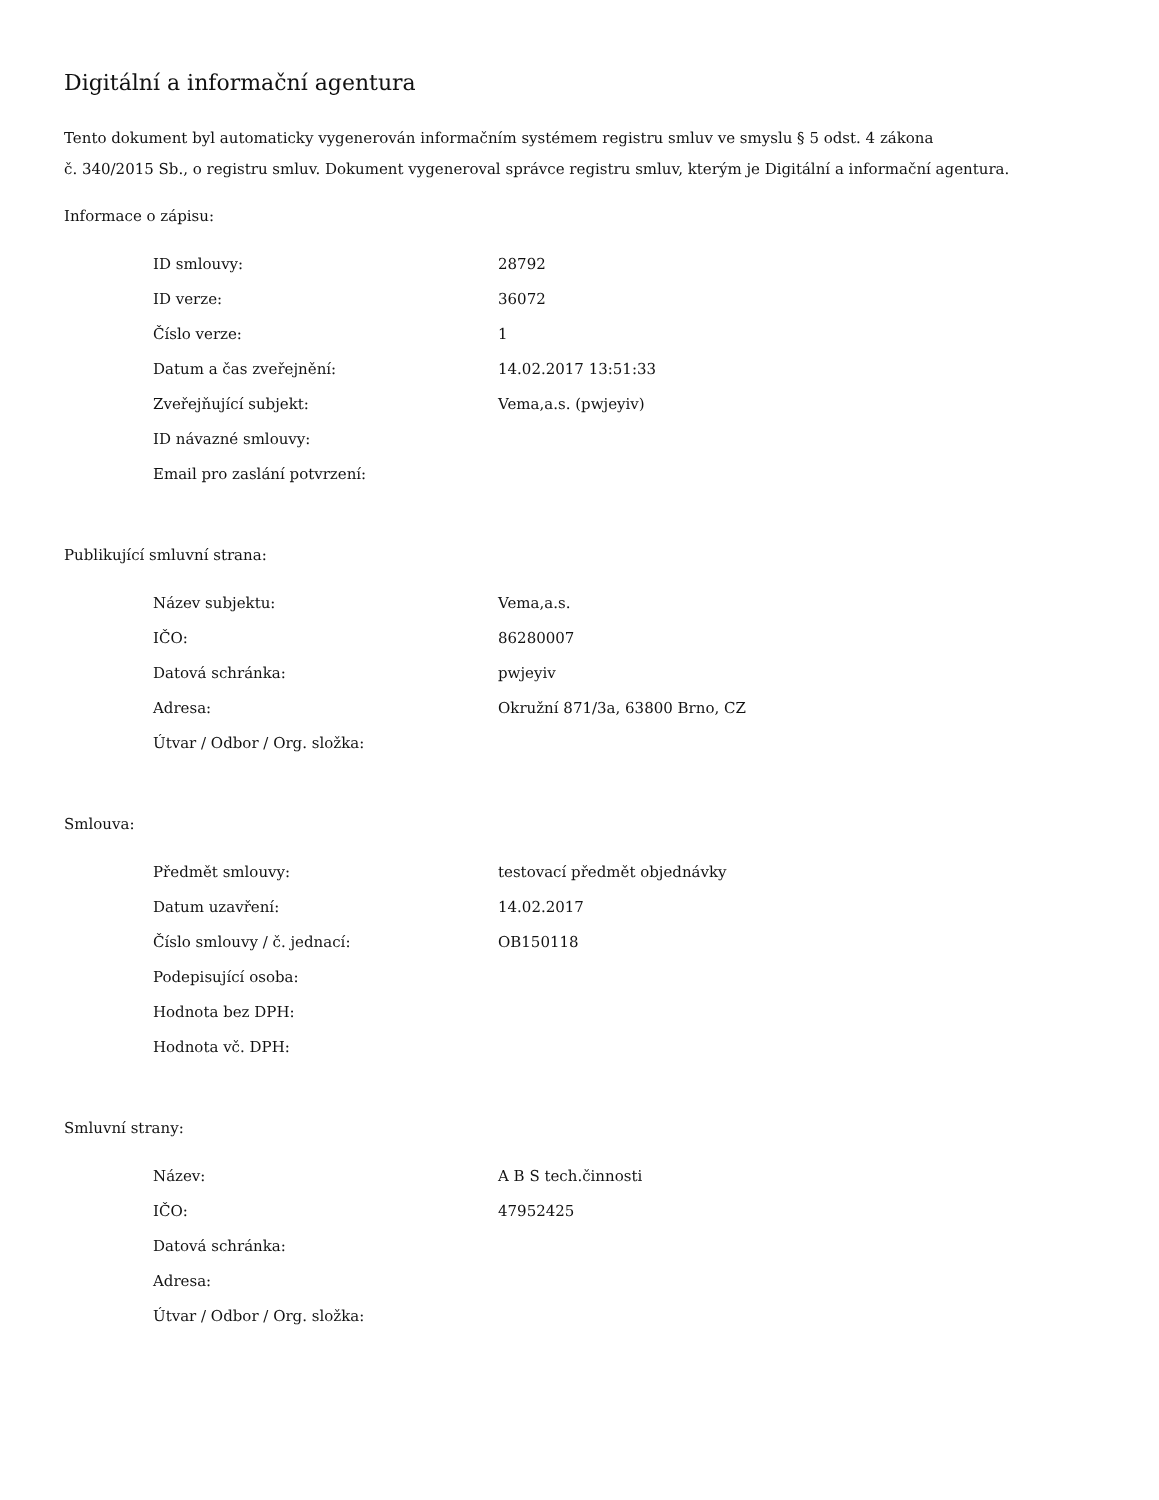Digitální a informační agentura
Tento dokument byl automaticky vygenerován informačním systémem registru smluv ve smyslu § 5 odst. 4 zákona
č. 340/2015 Sb., o registru smluv. Dokument vygeneroval správce registru smluv, kterým je Digitální a informační agentura.
Informace o zápisu:
| ID smlouvy: | 28792 |
| ID verze: | 36072 |
| Číslo verze: | 1 |
| Datum a čas zveřejnění: | 14.02.2017 13:51:33 |
| Zveřejňující subjekt: | Vema,a.s. (pwjeyiv) |
| ID návazné smlouvy: | |
| Email pro zaslání potvrzení: | |
Publikující smluvní strana:
| Název subjektu: | Vema,a.s. |
| IČO: | 86280007 |
| Datová schránka: | pwjeyiv |
| Adresa: | Okružní 871/3a, 63800 Brno, CZ |
| Útvar / Odbor / Org. složka: | |
Smlouva:
| Předmět smlouvy: | testovací předmět objednávky |
| Datum uzavření: | 14.02.2017 |
| Číslo smlouvy / č. jednací: | OB150118 |
| Podepisující osoba: | |
| Hodnota bez DPH: | |
| Hodnota vč. DPH: | |
Smluvní strany:
| Název: | A B S tech.činnosti |
| IČO: | 47952425 |
| Datová schránka: | |
| Adresa: | |
| Útvar / Odbor / Org. složka: | |